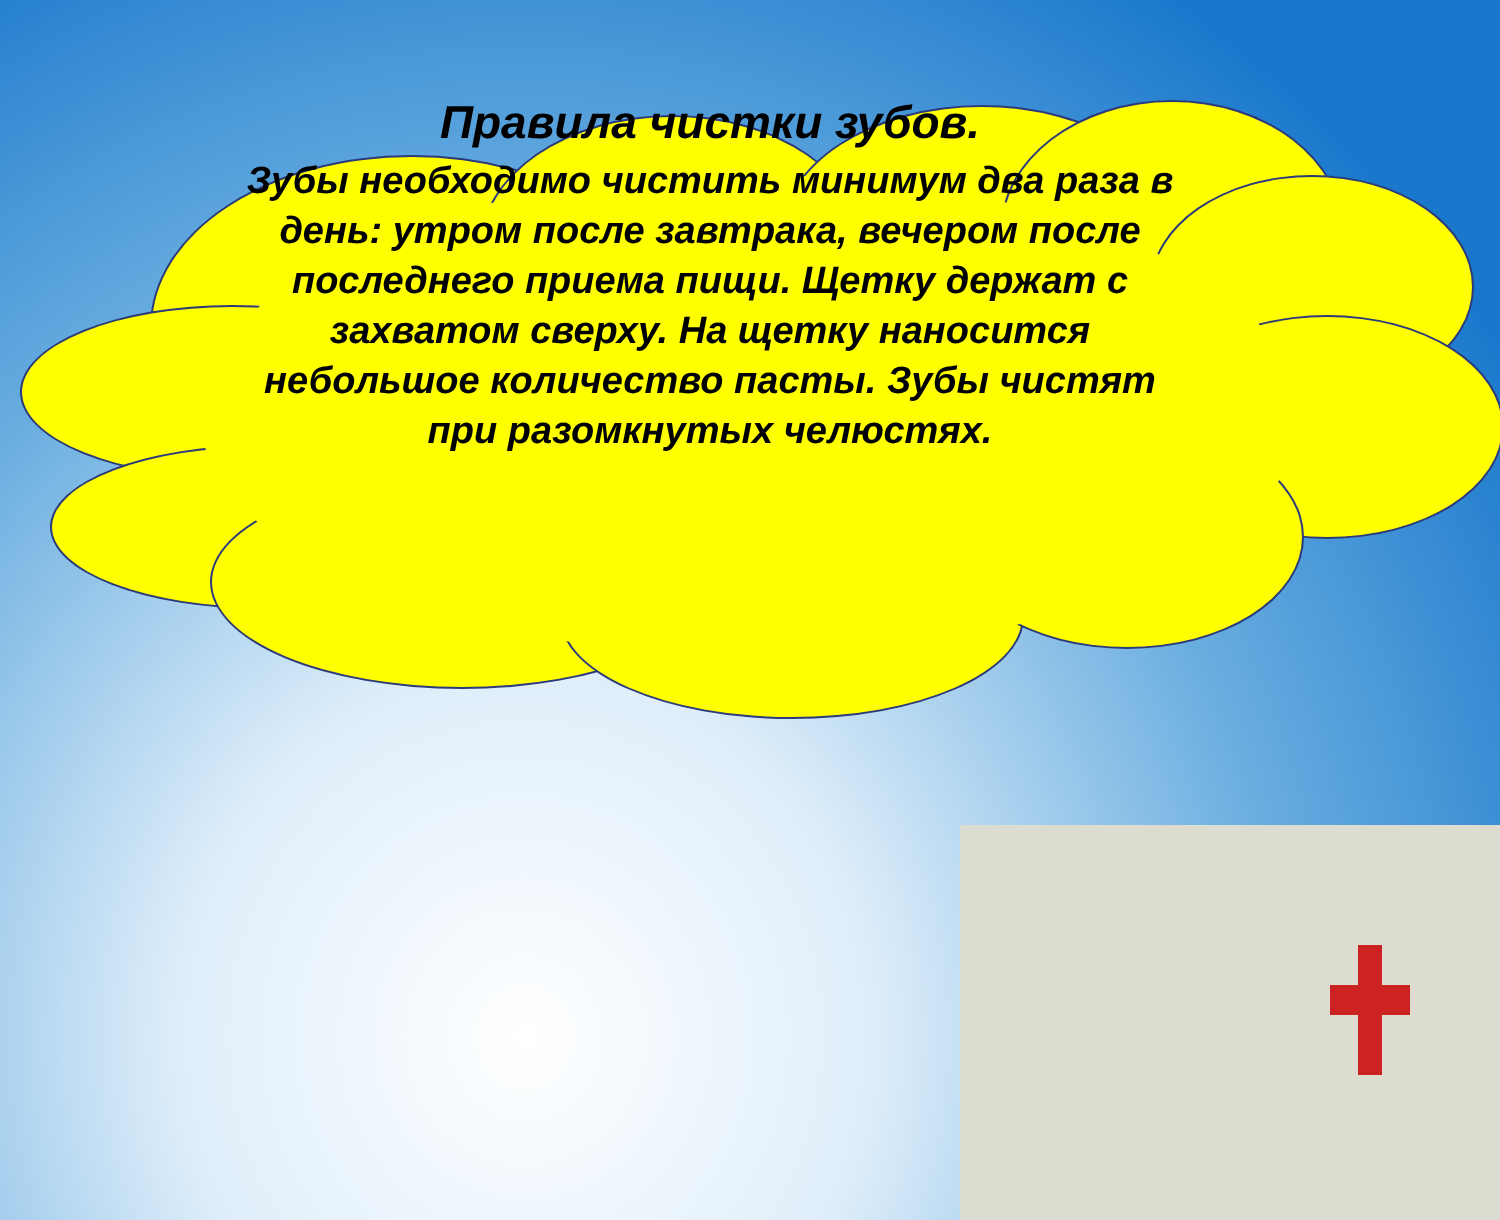Правила чистки зубов.
Зубы необходимо чистить минимум два раза в день: утром после завтрака, вечером после последнего приема пищи. Щетку держат с захватом сверху. На щетку наносится небольшое количество пасты. Зубы чистят при разомкнутых челюстях.